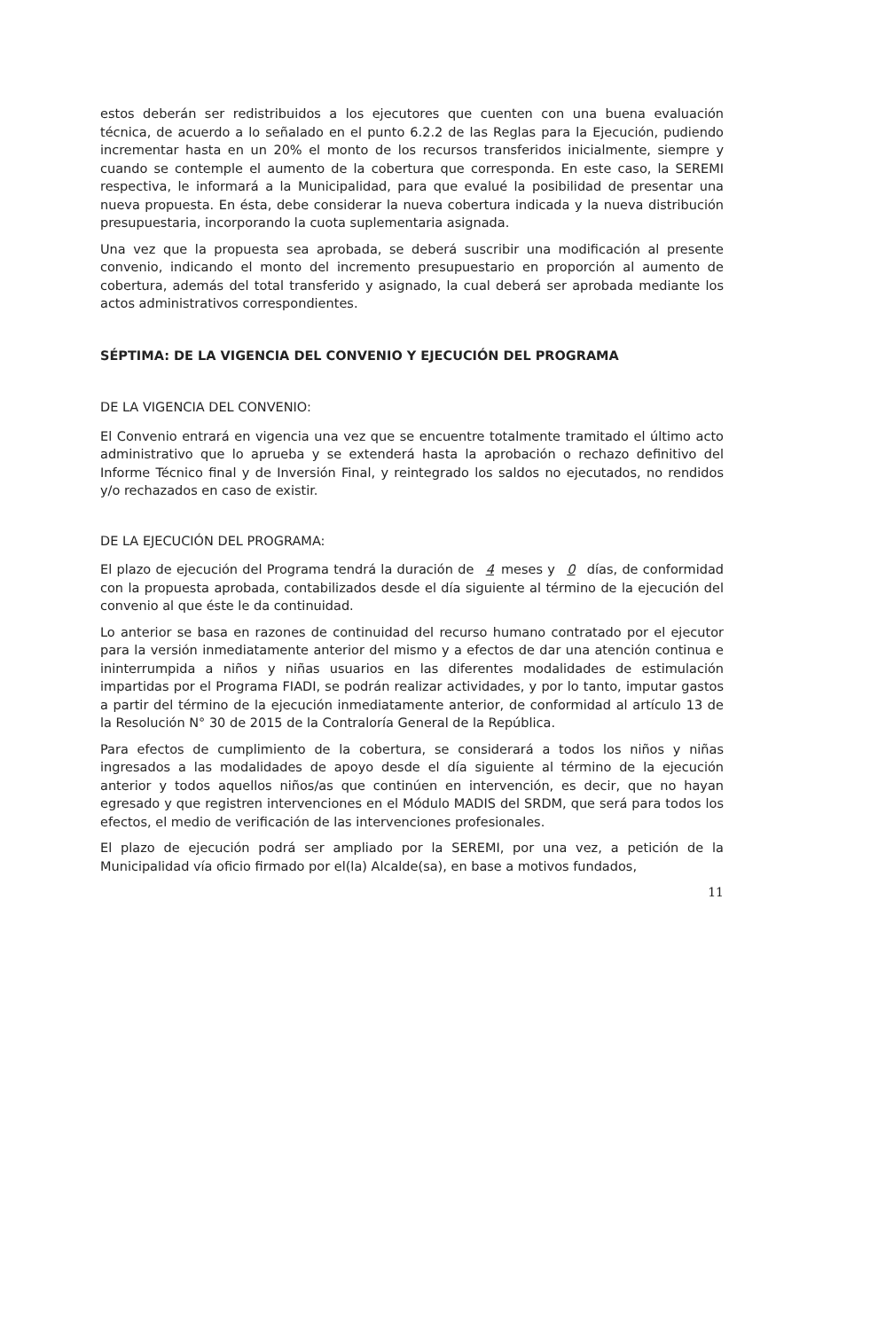estos deberán ser redistribuidos a los ejecutores que cuenten con una buena evaluación técnica, de acuerdo a lo señalado en el punto 6.2.2 de las Reglas para la Ejecución, pudiendo incrementar hasta en un 20% el monto de los recursos transferidos inicialmente, siempre y cuando se contemple el aumento de la cobertura que corresponda. En este caso, la SEREMI respectiva, le informará a la Municipalidad, para que evalué la posibilidad de presentar una nueva propuesta. En ésta, debe considerar la nueva cobertura indicada y la nueva distribución presupuestaria, incorporando la cuota suplementaria asignada.
Una vez que la propuesta sea aprobada, se deberá suscribir una modificación al presente convenio, indicando el monto del incremento presupuestario en proporción al aumento de cobertura, además del total transferido y asignado, la cual deberá ser aprobada mediante los actos administrativos correspondientes.
SÉPTIMA: DE LA VIGENCIA DEL CONVENIO Y EJECUCIÓN DEL PROGRAMA
DE LA VIGENCIA DEL CONVENIO:
El Convenio entrará en vigencia una vez que se encuentre totalmente tramitado el último acto administrativo que lo aprueba y se extenderá hasta la aprobación o rechazo definitivo del Informe Técnico final y de Inversión Final, y reintegrado los saldos no ejecutados, no rendidos y/o rechazados en caso de existir.
DE LA EJECUCIÓN DEL PROGRAMA:
El plazo de ejecución del Programa tendrá la duración de 4 meses y 0 días, de conformidad con la propuesta aprobada, contabilizados desde el día siguiente al término de la ejecución del convenio al que éste le da continuidad.
Lo anterior se basa en razones de continuidad del recurso humano contratado por el ejecutor para la versión inmediatamente anterior del mismo y a efectos de dar una atención continua e ininterrumpida a niños y niñas usuarios en las diferentes modalidades de estimulación impartidas por el Programa FIADI, se podrán realizar actividades, y por lo tanto, imputar gastos a partir del término de la ejecución inmediatamente anterior, de conformidad al artículo 13 de la Resolución N° 30 de 2015 de la Contraloría General de la República.
Para efectos de cumplimiento de la cobertura, se considerará a todos los niños y niñas ingresados a las modalidades de apoyo desde el día siguiente al término de la ejecución anterior y todos aquellos niños/as que continúen en intervención, es decir, que no hayan egresado y que registren intervenciones en el Módulo MADIS del SRDM, que será para todos los efectos, el medio de verificación de las intervenciones profesionales.
El plazo de ejecución podrá ser ampliado por la SEREMI, por una vez, a petición de la Municipalidad vía oficio firmado por el(la) Alcalde(sa), en base a motivos fundados,
11